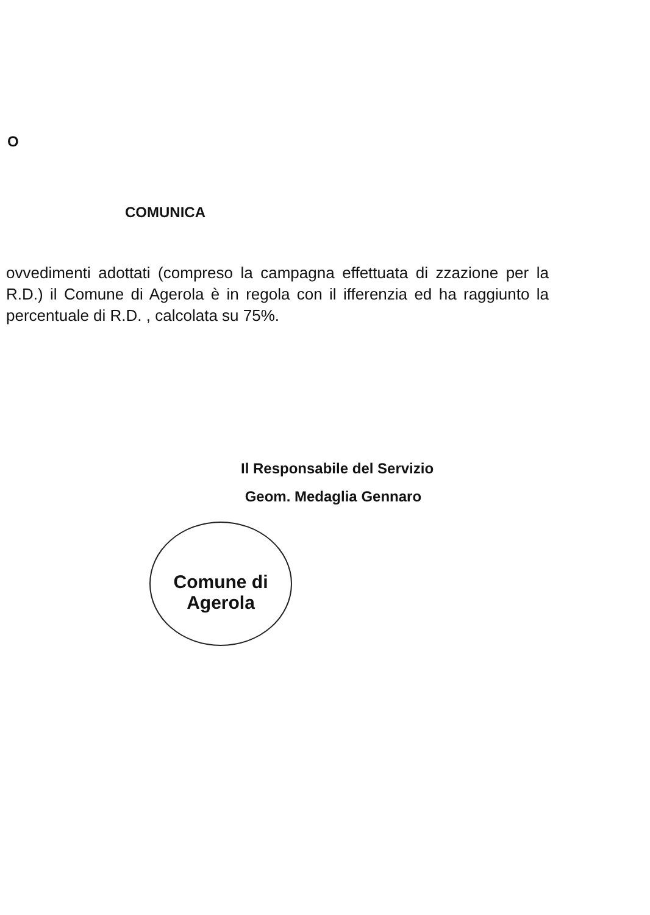O
COMUNICA
ovvedimenti adottati (compreso la campagna effettuata di zzazione per la R.D.) il Comune di Agerola è in regola con il ifferenzia ed ha raggiunto la percentuale di R.D. , calcolata su 75%.
Il Responsabile del Servizio
Geom. Medaglia Gennaro
Comune di Agerola